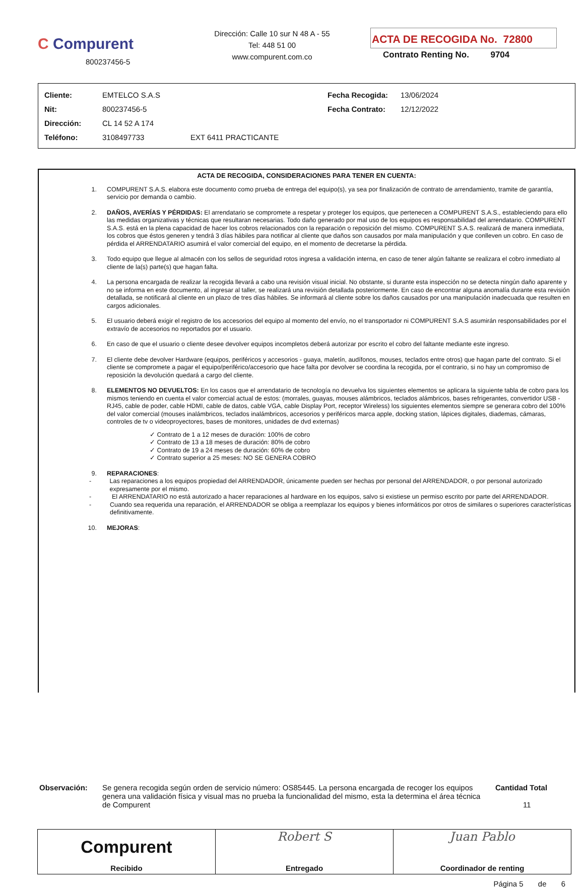C Compurent
800237456-5
Dirección: Calle 10 sur N 48 A - 55
Tel: 448 51 00
www.compurent.com.co
ACTA DE RECOGIDA No. 72800
Contrato Renting No. 9704
| Cliente: | EMTELCO S.A.S | | Fecha Recogida: | 13/06/2024 |
| Nit: | 800237456-5 | | Fecha Contrato: | 12/12/2022 |
| Dirección: | CL 14 52 A 174 | | | |
| Teléfono: | 3108497733 | EXT 6411 PRACTICANTE | | |
ACTA DE RECOGIDA, CONSIDERACIONES PARA TENER EN CUENTA:
1. COMPURENT S.A.S. elabora este documento como prueba de entrega del equipo(s), ya sea por finalización de contrato de arrendamiento, tramite de garantía, servicio por demanda o cambio.
2. DAÑOS, AVERÍAS Y PÉRDIDAS: El arrendatario se compromete a respetar y proteger los equipos, que pertenecen a COMPURENT S.A.S., estableciendo para ello las medidas organizativas y técnicas que resultaran necesarias. Todo daño generado por mal uso de los equipos es responsabilidad del arrendatario. COMPURENT S.A.S. está en la plena capacidad de hacer los cobros relacionados con la reparación o reposición del mismo. COMPURENT S.A.S. realizará de manera inmediata, los cobros que éstos generen y tendrá 3 días hábiles para notificar al cliente que daños son causados por mala manipulación y que conlleven un cobro. En caso de pérdida el ARRENDATARIO asumirá el valor comercial del equipo, en el momento de decretarse la pérdida.
3. Todo equipo que llegue al almacén con los sellos de seguridad rotos ingresa a validación interna, en caso de tener algún faltante se realizara el cobro inmediato al cliente de la(s) parte(s) que hagan falta.
4. La persona encargada de realizar la recogida llevará a cabo una revisión visual inicial. No obstante, si durante esta inspección no se detecta ningún daño aparente y no se informa en este documento, al ingresar al taller, se realizará una revisión detallada posteriormente. En caso de encontrar alguna anomalía durante esta revisión detallada, se notificará al cliente en un plazo de tres días hábiles. Se informará al cliente sobre los daños causados por una manipulación inadecuada que resulten en cargos adicionales.
5. El usuario deberá exigir el registro de los accesorios del equipo al momento del envío, no el transportador ni COMPURENT S.A.S asumirán responsabilidades por el extravío de accesorios no reportados por el usuario.
6. En caso de que el usuario o cliente desee devolver equipos incompletos deberá autorizar por escrito el cobro del faltante mediante este ingreso.
7. El cliente debe devolver Hardware (equipos, periféricos y accesorios - guaya, maletín, audífonos, mouses, teclados entre otros) que hagan parte del contrato. Si el cliente se compromete a pagar el equipo/periférico/accesorio que hace falta por devolver se coordina la recogida, por el contrario, si no hay un compromiso de reposición la devolución quedará a cargo del cliente.
8. ELEMENTOS NO DEVUELTOS: En los casos que el arrendatario de tecnología no devuelva los siguientes elementos se aplicara la siguiente tabla de cobro para los mismos teniendo en cuenta el valor comercial actual de estos: (morrales, guayas, mouses alámbricos, teclados alámbricos, bases refrigerantes, convertidor USB - RJ45, cable de poder, cable HDMI, cable de datos, cable VGA, cable Display Port, receptor Wireless) los siguientes elementos siempre se generara cobro del 100% del valor comercial (mouses inalámbricos, teclados inalámbricos, accesorios y periféricos marca apple, docking station, lápices digitales, diademas, cámaras, controles de tv o videoproyectores, bases de monitores, unidades de dvd externas)
✓ Contrato de 1 a 12 meses de duración: 100% de cobro
✓ Contrato de 13 a 18 meses de duración: 80% de cobro
✓ Contrato de 19 a 24 meses de duración: 60% de cobro
✓ Contrato superior a 25 meses: NO SE GENERA COBRO
9. REPARACIONES:
- Las reparaciones a los equipos propiedad del ARRENDADOR, únicamente pueden ser hechas por personal del ARRENDADOR, o por personal autorizado expresamente por el mismo.
- El ARRENDATARIO no está autorizado a hacer reparaciones al hardware en los equipos, salvo si existiese un permiso escrito por parte del ARRENDADOR.
- Cuando sea requerida una reparación, el ARRENDADOR se obliga a reemplazar los equipos y bienes informáticos por otros de similares o superiores características definitivamente.
10. MEJORAS:
Observación: Se genera recogida según orden de servicio número: OS85445. La persona encargada de recoger los equipos genera una validación física y visual mas no prueba la funcionalidad del mismo, esta la determina el área técnica de Compurent
Cantidad Total
11
Compurent
Recibido
Robert S
Entregado
Juan Pablo
Coordinador de renting
Página 5 de 6